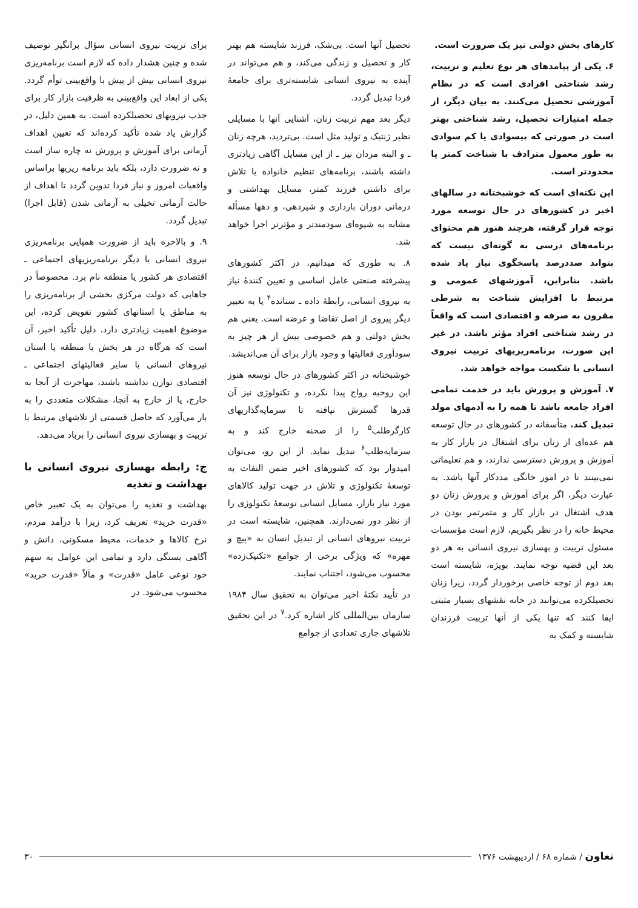کارهای بخش دولتی نیز یک ضرورت است.
۶. یکی از پیامدهای هر نوع تعلیم و تربیت، رشد شناختی افرادی است که در نظام آموزشی تحصیل می‌کنند. به بیان دیگر، از جمله امتیازات تحصیل، رشد شناختی بهتر است در صورتی که بیسوادی یا کم سوادی به طور معمول مترادف با شناخت کمتر یا محدودتر است.
این نکته‌ای است که خوشبختانه در سالهای اخیر در کشورهای در حال توسعه مورد توجه قرار گرفته، هرچند هنوز هم محتوای برنامه‌های درسی به گونه‌ای نیست که بتواند صددرصد پاسخگوی نیاز یاد شده باشد. بنابراین، آموزشهای عمومی و مرتبط با افزایش شناخت به شرطی مقرون به صرفه و اقتصادی است که واقعاً در رشد شناختی افراد مؤثر باشد. در غیر این صورت، برنامه‌ریزیهای تربیت نیروی انسانی با شکست مواجه خواهد شد.
۷. آموزش و پرورش باید در خدمت تمامی افراد جامعه باشد تا همه را به آدمهای مولد تبدیل کند. متأسفانه در کشورهای در حال توسعه هم عده‌ای از زنان برای اشتغال در بازار کار به آموزش و پرورش دسترسی ندارند، و هم تعلیماتی نمی‌بینند تا در امور خانگی مددکار آنها باشد. به عبارت دیگر، اگر برای آموزش و پرورش زنان دو هدف اشتغال در بازار کار و مثمرثمر بودن در محیط خانه را در نظر بگیریم، لازم است مؤسسات مسئول تربیت و بهسازی نیروی انسانی به هر دو بعد این قضیه توجه نمایند. بویژه، شایسته است بعد دوم از توجه خاصی برخوردار گردد، زیرا زنان تحصیلکرده می‌توانند در خانه نقشهای بسیار مثبتی ایفا کنند که تنها یکی از آنها تربیت فرزندان شایسته و کمک به
تحصیل آنها است. بی‌شک، فرزند شایسته هم بهتر کار و تحصیل و زندگی می‌کند، و هم می‌تواند در آینده به نیروی انسانی شایسته‌تری برای جامعهٔ فردا تبدیل گردد.
دیگر بعد مهم تربیت زنان، آشنایی آنها با مسایلی نظیر ژنتیک و تولید مثل است. بی‌تردید، هرچه زنان ـ و البته مردان نیز ـ از این مسایل آگاهی زیادتری داشته باشند، برنامه‌های تنظیم خانواده یا تلاش برای داشتن فرزند کمتر، مسایل بهداشتی و درمانی دوران بارداری و شیردهی، و دهها مسأله مشابه به شیوه‌ای سودمندتر و مؤثرتر اجرا خواهد شد.
۸. به طوری که میدانیم، در اکثر کشورهای پیشرفته صنعتی عامل اساسی و تعیین کنندهٔ نیاز به نیروی انسانی، رابطهٔ داده ـ ستانده<sup>۴</sup> یا به تعبیر دیگر پیروی از اصل تقاضا و عرضه است. یعنی هم بخش دولتی و هم خصوصی بیش از هر چیز به سودآوری فعالیتها و وجود بازار برای آن می‌اندیشد.
خوشبختانه در اکثر کشورهای در حال توسعه هنوز این روحیه رواج پیدا نکرده، و تکنولوژی نیز آن قدرها گسترش نیافته تا سرمایه‌گذاریهای کارگرطلب<sup>۵</sup> را از صحنه خارج کند و به سرمایه‌طلب<sup>۶</sup> تبدیل نماید. از این رو، می‌توان امیدوار بود که کشورهای اخیر ضمن التفات به توسعهٔ تکنولوژی و تلاش در جهت تولید کالاهای مورد نیاز بازار، مسایل انسانی توسعهٔ تکنولوژی را از نظر دور نمی‌دارند. همچنین، شایسته است در تربیت نیروهای انسانی از تبدیل انسان به «پیچ و مهره» که ویژگی برخی از جوامع «تکنیک‌زده» محسوب می‌شود، اجتناب نمایند.
در تأیید نکتهٔ اخیر می‌توان به تحقیق سال ۱۹۸۴ سازمان بین‌المللی کار اشاره کرد.<sup>۷</sup> در این تحقیق تلاشهای جاری تعدادی از جوامع
برای تربیت نیروی انسانی سؤال برانگیز توصیف شده و چنین هشدار داده که لازم است برنامه‌ریزی نیروی انسانی بیش از پیش با واقع‌بینی توأم گردد. یکی از ابعاد این واقع‌بینی به ظرفیت بازار کار برای جذب نیرویهای تحصیلکرده است. به همین دلیل، در گزارش یاد شده تأکید کرده‌اند که تعیین اهداف آرمانی برای آموزش و پرورش نه چاره ساز است و نه ضرورت دارد، بلکه باید برنامه ریزیها براساس واقعیات امروز و نیاز فردا تدوین گردد تا اهداف از حالت آرمانی تخیلی به آرمانی شدن (قابل اجرا) تبدیل گردد.
۹. و بالاخره باید از ضرورت همپایی برنامه‌ریزی نیروی انسانی با دیگر برنامه‌ریزیهای اجتماعی ـ اقتصادی هر کشور یا منطقه نام برد. مخصوصاً در جاهایی که دولت مرکزی بخشی از برنامه‌ریزی را به مناطق یا استانهای کشور تفویض کرده، این موضوع اهمیت زیادتری دارد. دلیل تأکید اخیر، آن است که هرگاه در هر بخش یا منطقه یا استان نیروهای انسانی با سایر فعالیتهای اجتماعی ـ اقتصادی توازن نداشته باشند، مهاجرت از آنجا به خارج، یا از خارج به آنجا، مشکلات متعددی را به بار می‌آورد که حاصل قسمتی از تلاشهای مرتبط با تربیت و بهسازی نیروی انسانی را برباد می‌دهد.
ج: رابطه بهسازی نیروی انسانی با بهداشت و تغذیه
بهداشت و تغذیه را می‌توان به یک تعبیر خاص «قدرت خرید» تعریف کرد، زیرا با درآمد مردم، نرخ کالاها و خدمات، محیط مسکونی، دانش و آگاهی بستگی دارد و تمامی این عوامل به سهم خود نوعی عامل «قدرت» و مآلاً «قدرت خرید» محسوب می‌شود. در
تعاون / شماره ۶۸ / اردیبهشت ۱۳۷۶ ۳۰